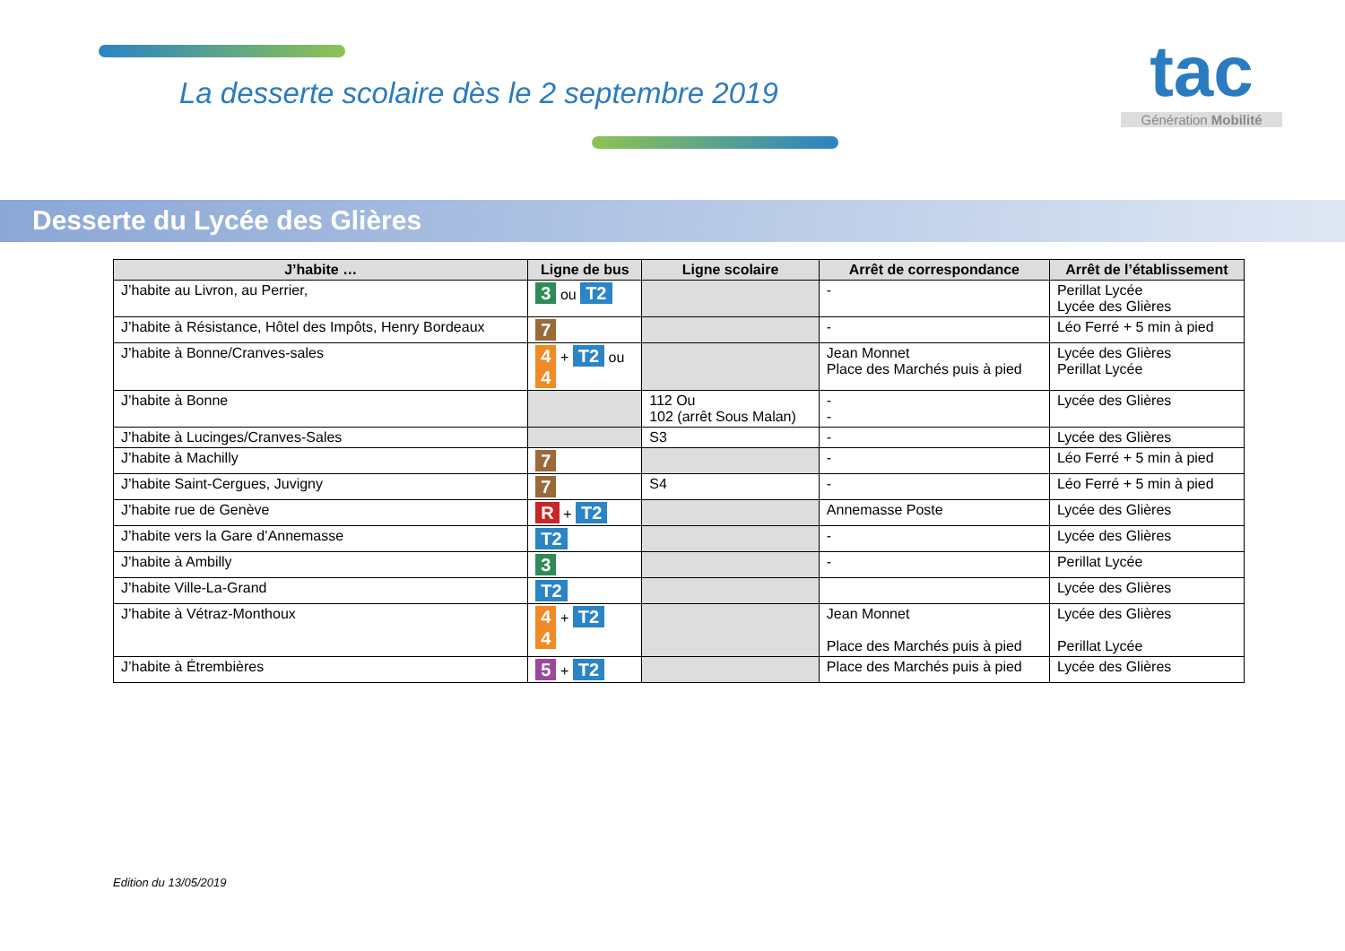La desserte scolaire dès le 2 septembre 2019
tac
Génération Mobilité
Desserte du Lycée des Glières
| J’habite … | Ligne de bus | Ligne scolaire | Arrêt de correspondance | Arrêt de l’établissement |
| --- | --- | --- | --- | --- |
| J’habite au Livron, au Perrier, | 3 ou T2 | | - | Perillat Lycée Lycée des Glières |
| J’habite à Résistance, Hôtel des Impôts, Henry Bordeaux | 7 | | - | Léo Ferré + 5 min à pied |
| J’habite à Bonne/Cranves-sales | 4 + T2 ou 4 | | Jean Monnet Place des Marchés puis à pied | Lycée des Glières Perillat Lycée |
| J’habite à Bonne | | 112 Ou 102 (arrêt Sous Malan) | - - | Lycée des Glières |
| J’habite à Lucinges/Cranves-Sales | | S3 | - | Lycée des Glières |
| J’habite à Machilly | 7 | | - | Léo Ferré + 5 min à pied |
| J’habite Saint-Cergues, Juvigny | 7 | S4 | - | Léo Ferré + 5 min à pied |
| J’habite rue de Genève | R + T2 | | Annemasse Poste | Lycée des Glières |
| J’habite vers la Gare d’Annemasse | T2 | | - | Lycée des Glières |
| J’habite à Ambilly | 3 | | - | Perillat Lycée |
| J’habite Ville-La-Grand | T2 | | | Lycée des Glières |
| J’habite à Vétraz-Monthoux | 4 + T2 4 | | Jean Monnet Place des Marchés puis à pied | Lycée des Glières Perillat Lycée |
| J’habite à Étrembières | 5 + T2 | | Place des Marchés puis à pied | Lycée des Glières |
Edition du 13/05/2019